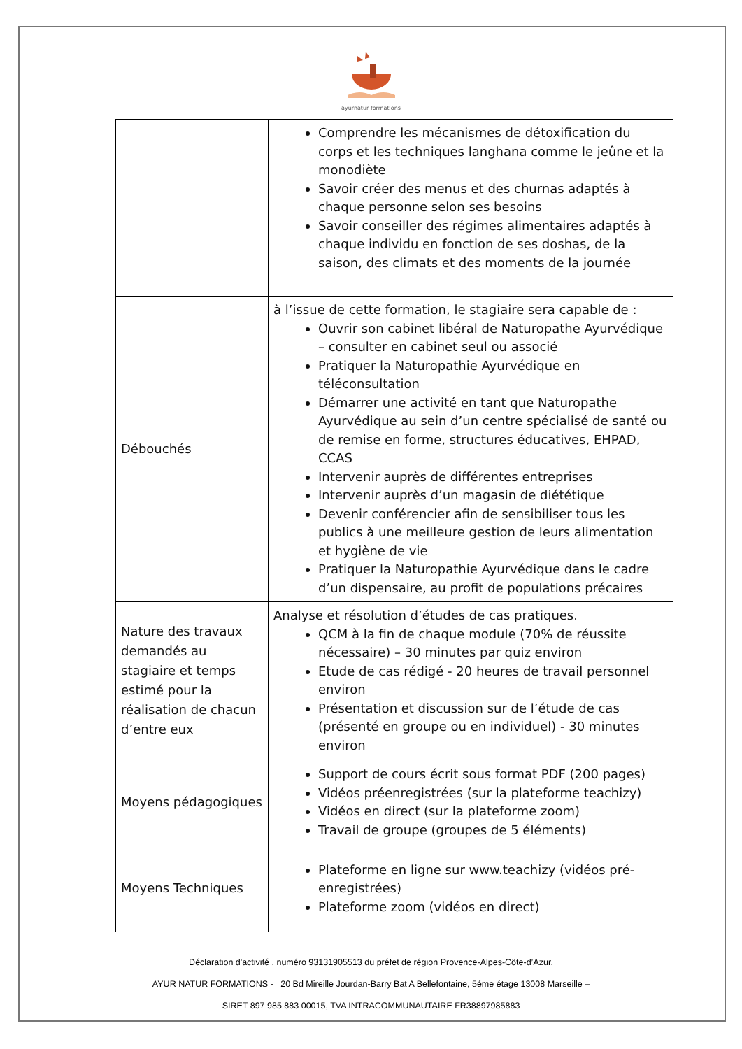ayurnatur formations
| | Comprendre les mécanismes de détoxification du corps et les techniques langhana comme le jeûne et la monodiète Savoir créer des menus et des churnas adaptés à chaque personne selon ses besoins Savoir conseiller des régimes alimentaires adaptés à chaque individu en fonction de ses doshas, de la saison, des climats et des moments de la journée |
| Débouchés | à l’issue de cette formation, le stagiaire sera capable de : Ouvrir son cabinet libéral de Naturopathe Ayurvédique – consulter en cabinet seul ou associé Pratiquer la Naturopathie Ayurvédique en téléconsultation Démarrer une activité en tant que Naturopathe Ayurvédique au sein d’un centre spécialisé de santé ou de remise en forme, structures éducatives, EHPAD, CCAS Intervenir auprès de différentes entreprises Intervenir auprès d’un magasin de diététique Devenir conférencier afin de sensibiliser tous les publics à une meilleure gestion de leurs alimentation et hygiène de vie Pratiquer la Naturopathie Ayurvédique dans le cadre d’un dispensaire, au profit de populations précaires |
| Nature des travaux demandés au stagiaire et temps estimé pour la réalisation de chacun d’entre eux | Analyse et résolution d’études de cas pratiques. QCM à la fin de chaque module (70% de réussite nécessaire) – 30 minutes par quiz environ Etude de cas rédigé - 20 heures de travail personnel environ Présentation et discussion sur de l’étude de cas (présenté en groupe ou en individuel) - 30 minutes environ |
| Moyens pédagogiques | Support de cours écrit sous format PDF (200 pages) Vidéos préenregistrées (sur la plateforme teachizy) Vidéos en direct (sur la plateforme zoom) Travail de groupe (groupes de 5 éléments) |
| Moyens Techniques | Plateforme en ligne sur www.teachizy (vidéos pré-enregistrées) Plateforme zoom (vidéos en direct) |
Déclaration d'activité , numéro 93131905513 du préfet de région Provence-Alpes-Côte-d’Azur.
AYUR NATUR FORMATIONS - 20 Bd Mireille Jourdan-Barry Bat A Bellefontaine, 5éme étage 13008 Marseille –
SIRET 897 985 883 00015, TVA INTRACOMMUNAUTAIRE FR38897985883